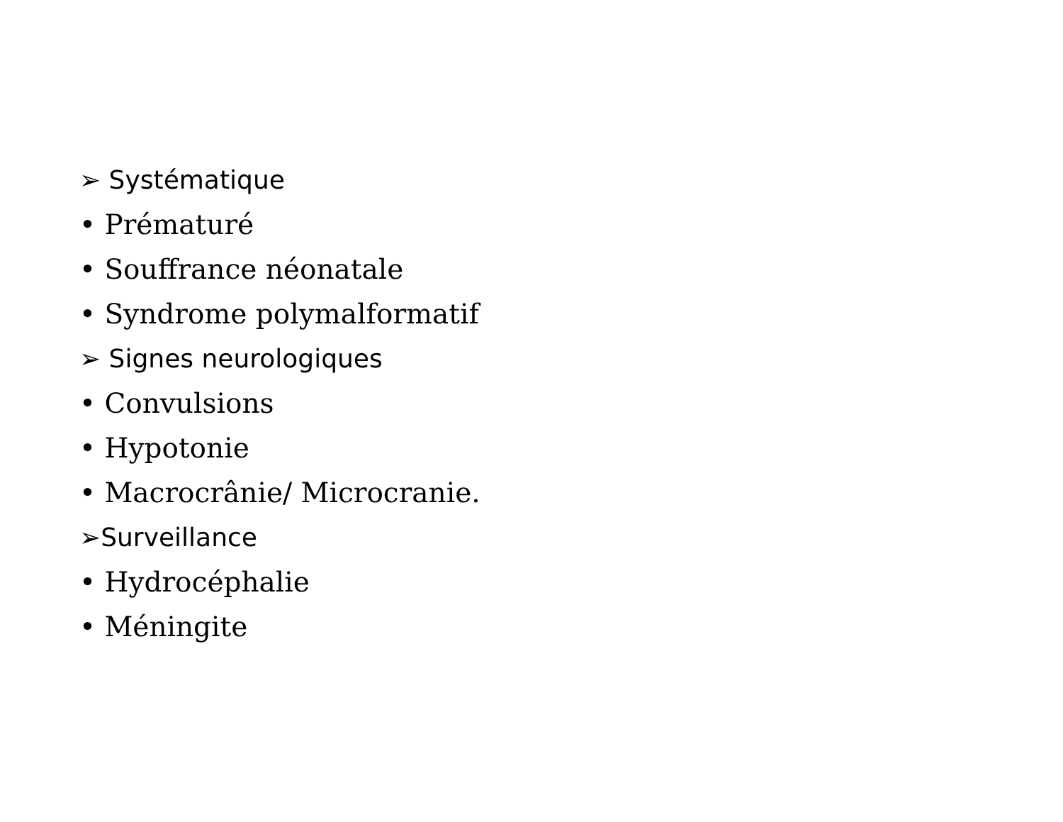➢ Systématique
• Prématuré
• Souffrance néonatale
• Syndrome polymalformatif
➢ Signes neurologiques
• Convulsions
• Hypotonie
• Macrocrânie/ Microcranie.
➢Surveillance
• Hydrocéphalie
• Méningite